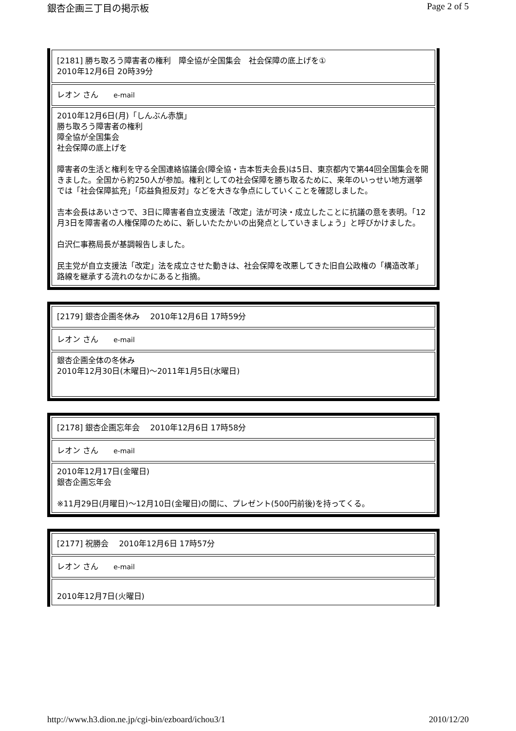銀杏企画三丁目の掲示板 Page 2 of 5
| [2181] 勝ち取ろう障害者の権利 障全協が全国集会 社会保障の底上げを① 2010年12月6日 20時39分 |
| レオン さん e-mail |
| 2010年12月6日(月)「しんぶん赤旗」 勝ち取ろう障害者の権利 障全協が全国集会 社会保障の底上げを 障害者の生活と権利を守る全国連絡協議会(障全協・吉本哲夫会長)は5日、東京都内で第44回全国集会を開きました。全国から約250人が参加。権利としての社会保障を勝ち取るために、来年のいっせい地方選挙では「社会保障拡充」「応益負担反対」などを大きな争点にしていくことを確認しました。 吉本会長はあいさつで、3日に障害者自立支援法「改定」法が可決・成立したことに抗議の意を表明。「12月3日を障害者の人権保障のために、新しいたたかいの出発点としていきましょう」と呼びかけました。 白沢仁事務局長が基調報告しました。 民主党が自立支援法「改定」法を成立させた動きは、社会保障を改悪してきた旧自公政権の「構造改革」路線を継承する流れのなかにあると指摘。 |
| [2179] 銀杏企画冬休み 2010年12月6日 17時59分 |
| レオン さん e-mail |
| 銀杏企画全体の冬休み 2010年12月30日(木曜日)～2011年1月5日(水曜日) |
| [2178] 銀杏企画忘年会 2010年12月6日 17時58分 |
| レオン さん e-mail |
| 2010年12月17日(金曜日) 銀杏企画忘年会 ※11月29日(月曜日)～12月10日(金曜日)の間に、プレゼント(500円前後)を持ってくる。 |
| [2177] 祝勝会 2010年12月6日 17時57分 |
| レオン さん e-mail |
| 2010年12月7日(火曜日) |
http://www.h3.dion.ne.jp/cgi-bin/ezboard/ichou3/1 2010/12/20